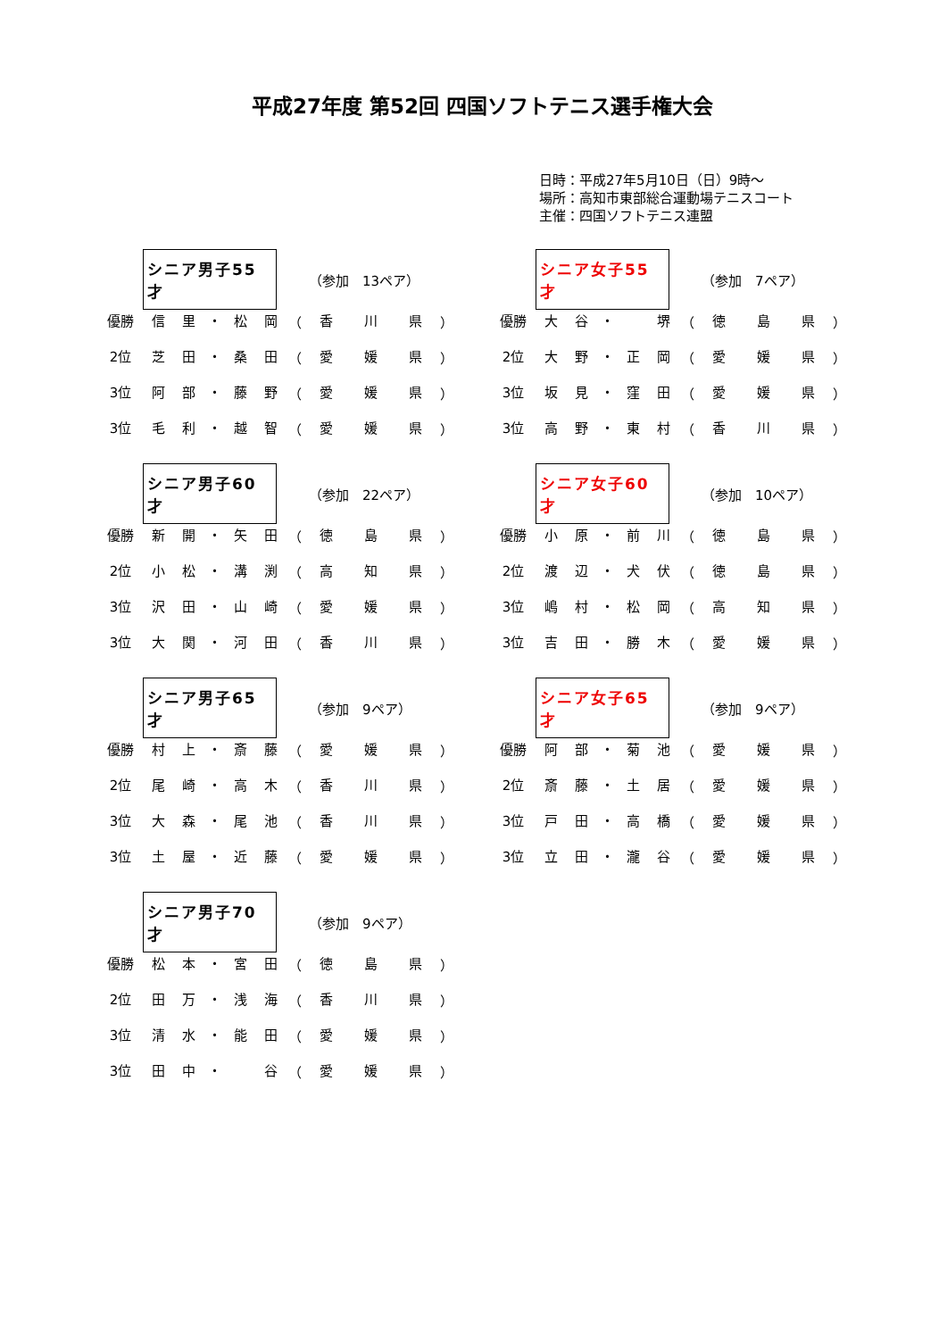平成27年度 第52回 四国ソフトテニス選手権大会
日時：平成27年5月10日（日）9時～
場所：高知市東部総合運動場テニスコート
主催：四国ソフトテニス連盟
シニア男子55才
（参加　13ペア）
| 優勝 | 信 | 里 | ・ | 松 | 岡 | （ | 香 | 川 | 県 | ） |
| 2位 | 芝 | 田 | ・ | 桑 | 田 | （ | 愛 | 媛 | 県 | ） |
| 3位 | 阿 | 部 | ・ | 藤 | 野 | （ | 愛 | 媛 | 県 | ） |
| 3位 | 毛 | 利 | ・ | 越 | 智 | （ | 愛 | 媛 | 県 | ） |
シニア女子55才
（参加　7ペア）
| 優勝 | 大 | 谷 | ・ | | 堺 | （ | 徳 | 島 | 県 | ） |
| 2位 | 大 | 野 | ・ | 正 | 岡 | （ | 愛 | 媛 | 県 | ） |
| 3位 | 坂 | 見 | ・ | 窪 | 田 | （ | 愛 | 媛 | 県 | ） |
| 3位 | 高 | 野 | ・ | 東 | 村 | （ | 香 | 川 | 県 | ） |
シニア男子60才
（参加　22ペア）
| 優勝 | 新 | 開 | ・ | 矢 | 田 | （ | 徳 | 島 | 県 | ） |
| 2位 | 小 | 松 | ・ | 溝 | 渕 | （ | 高 | 知 | 県 | ） |
| 3位 | 沢 | 田 | ・ | 山 | 崎 | （ | 愛 | 媛 | 県 | ） |
| 3位 | 大 | 関 | ・ | 河 | 田 | （ | 香 | 川 | 県 | ） |
シニア女子60才
（参加　10ペア）
| 優勝 | 小 | 原 | ・ | 前 | 川 | （ | 徳 | 島 | 県 | ） |
| 2位 | 渡 | 辺 | ・ | 犬 | 伏 | （ | 徳 | 島 | 県 | ） |
| 3位 | 嶋 | 村 | ・ | 松 | 岡 | （ | 高 | 知 | 県 | ） |
| 3位 | 吉 | 田 | ・ | 勝 | 木 | （ | 愛 | 媛 | 県 | ） |
シニア男子65才
（参加　9ペア）
| 優勝 | 村 | 上 | ・ | 斎 | 藤 | （ | 愛 | 媛 | 県 | ） |
| 2位 | 尾 | 崎 | ・ | 高 | 木 | （ | 香 | 川 | 県 | ） |
| 3位 | 大 | 森 | ・ | 尾 | 池 | （ | 香 | 川 | 県 | ） |
| 3位 | 土 | 屋 | ・ | 近 | 藤 | （ | 愛 | 媛 | 県 | ） |
シニア女子65才
（参加　9ペア）
| 優勝 | 阿 | 部 | ・ | 菊 | 池 | （ | 愛 | 媛 | 県 | ） |
| 2位 | 斎 | 藤 | ・ | 土 | 居 | （ | 愛 | 媛 | 県 | ） |
| 3位 | 戸 | 田 | ・ | 高 | 橋 | （ | 愛 | 媛 | 県 | ） |
| 3位 | 立 | 田 | ・ | 瀧 | 谷 | （ | 愛 | 媛 | 県 | ） |
シニア男子70才
（参加　9ペア）
| 優勝 | 松 | 本 | ・ | 宮 | 田 | （ | 徳 | 島 | 県 | ） |
| 2位 | 田 | 万 | ・ | 浅 | 海 | （ | 香 | 川 | 県 | ） |
| 3位 | 清 | 水 | ・ | 能 | 田 | （ | 愛 | 媛 | 県 | ） |
| 3位 | 田 | 中 | ・ | | 谷 | （ | 愛 | 媛 | 県 | ） |